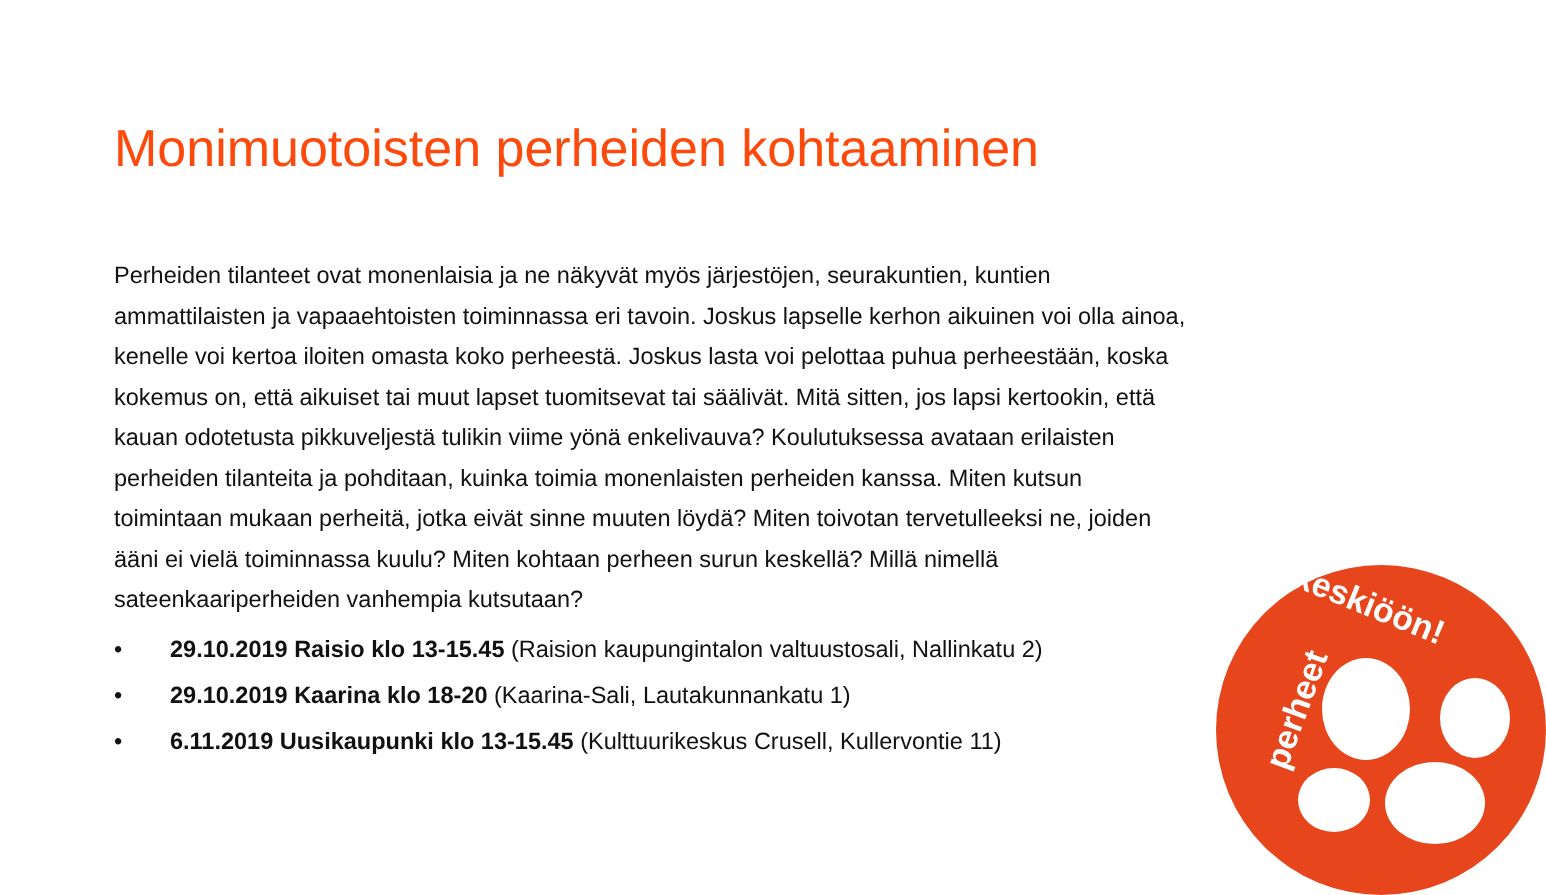Monimuotoisten perheiden kohtaaminen
Perheiden tilanteet ovat monenlaisia ja ne näkyvät myös järjestöjen, seurakuntien, kuntien ammattilaisten ja vapaaehtoisten toiminnassa eri tavoin. Joskus lapselle kerhon aikuinen voi olla ainoa, kenelle voi kertoa iloiten omasta koko perheestä. Joskus lasta voi pelottaa puhua perheestään, koska kokemus on, että aikuiset tai muut lapset tuomitsevat tai säälivät. Mitä sitten, jos lapsi kertookin, että kauan odotetusta pikkuveljestä tulikin viime yönä enkelivauva? Koulutuksessa avataan erilaisten perheiden tilanteita ja pohditaan, kuinka toimia monenlaisten perheiden kanssa. Miten kutsun toimintaan mukaan perheitä, jotka eivät sinne muuten löydä? Miten toivotan tervetulleeksi ne, joiden ääni ei vielä toiminnassa kuulu? Miten kohtaan perheen surun keskellä? Millä nimellä sateenkaariperheiden vanhempia kutsutaan?
• 29.10.2019 Raisio klo 13-15.45 (Raision kaupungintalon valtuustosali, Nallinkatu 2)
• 29.10.2019 Kaarina klo 18-20 (Kaarina-Sali, Lautakunnankatu 1)
• 6.11.2019 Uusikaupunki klo 13-15.45 (Kulttuurikeskus Crusell, Kullervontie 11)
keskiöön!
perheet